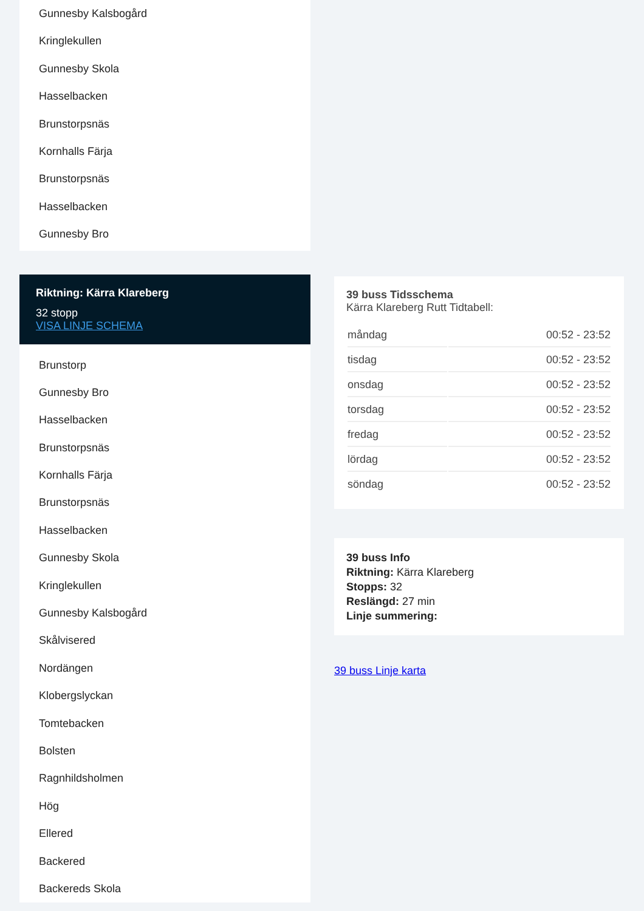Gunnesby Kalsbogård
Kringlekullen
Gunnesby Skola
Hasselbacken
Brunstorpsnäs
Kornhalls Färja
Brunstorpsnäs
Hasselbacken
Gunnesby Bro
Riktning: Kärra Klareberg
32 stopp
VISA LINJE SCHEMA
Brunstorp
Gunnesby Bro
Hasselbacken
Brunstorpsnäs
Kornhalls Färja
Brunstorpsnäs
Hasselbacken
Gunnesby Skola
Kringlekullen
Gunnesby Kalsbogård
Skålvisered
Nordängen
Klobergslyckan
Tomtebacken
Bolsten
Ragnhildsholmen
Hög
Ellered
Backered
Backereds Skola
39 buss Tidsschema
Kärra Klareberg Rutt Tidtabell:
| måndag | 00:52 - 23:52 |
| tisdag | 00:52 - 23:52 |
| onsdag | 00:52 - 23:52 |
| torsdag | 00:52 - 23:52 |
| fredag | 00:52 - 23:52 |
| lördag | 00:52 - 23:52 |
| söndag | 00:52 - 23:52 |
39 buss Info
Riktning: Kärra Klareberg
Stopps: 32
Reslängd: 27 min
Linje summering:
39 buss Linje karta